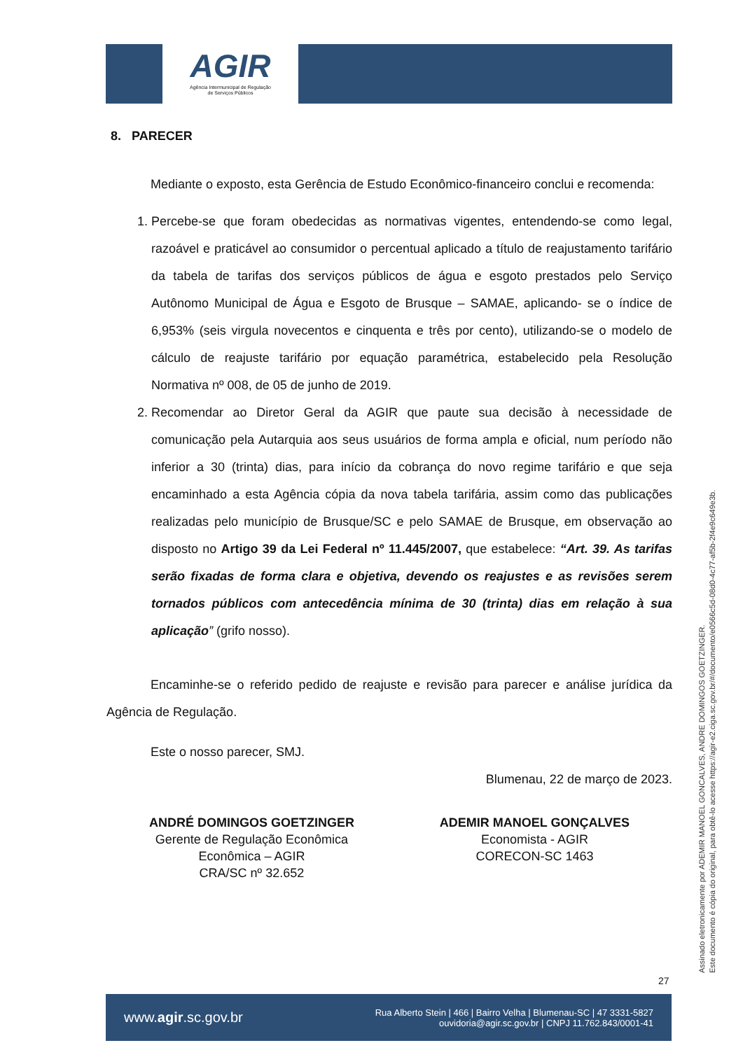AGIR
Agência Intermunicipal de Regulação
de Serviços Públicos
8. PARECER
Mediante o exposto, esta Gerência de Estudo Econômico-financeiro conclui e recomenda:
1. Percebe-se que foram obedecidas as normativas vigentes, entendendo-se como legal, razoável e praticável ao consumidor o percentual aplicado a título de reajustamento tarifário da tabela de tarifas dos serviços públicos de água e esgoto prestados pelo Serviço Autônomo Municipal de Água e Esgoto de Brusque – SAMAE, aplicando- se o índice de 6,953% (seis virgula novecentos e cinquenta e três por cento), utilizando-se o modelo de cálculo de reajuste tarifário por equação paramétrica, estabelecido pela Resolução Normativa nº 008, de 05 de junho de 2019.
2. Recomendar ao Diretor Geral da AGIR que paute sua decisão à necessidade de comunicação pela Autarquia aos seus usuários de forma ampla e oficial, num período não inferior a 30 (trinta) dias, para início da cobrança do novo regime tarifário e que seja encaminhado a esta Agência cópia da nova tabela tarifária, assim como das publicações realizadas pelo município de Brusque/SC e pelo SAMAE de Brusque, em observação ao disposto no Artigo 39 da Lei Federal nº 11.445/2007, que estabelece: “Art. 39. As tarifas serão fixadas de forma clara e objetiva, devendo os reajustes e as revisões serem tornados públicos com antecedência mínima de 30 (trinta) dias em relação à sua aplicação” (grifo nosso).
Encaminhe-se o referido pedido de reajuste e revisão para parecer e análise jurídica da Agência de Regulação.
Este o nosso parecer, SMJ.
Blumenau, 22 de março de 2023.
ANDRÉ DOMINGOS GOETZINGER
Gerente de Regulação Econômica
Econômica – AGIR
CRA/SC nº 32.652
ADEMIR MANOEL GONÇALVES
Economista - AGIR
CORECON-SC 1463
Assinado eletronicamente por ADEMIR MANOEL GONCALVES, ANDRE DOMINGOS GOETZINGER.
Este documento é cópia do original, para obtê-lo acesse https://agir-e2.ciga.sc.gov.br/#/documento/e0566c5d-08d0-4c77-af5b-2f4e9c649e3b.
27
www.agir.sc.gov.br Rua Alberto Stein | 466 | Bairro Velha | Blumenau-SC | 47 3331-5827
ouvidoria@agir.sc.gov.br | CNPJ 11.762.843/0001-41